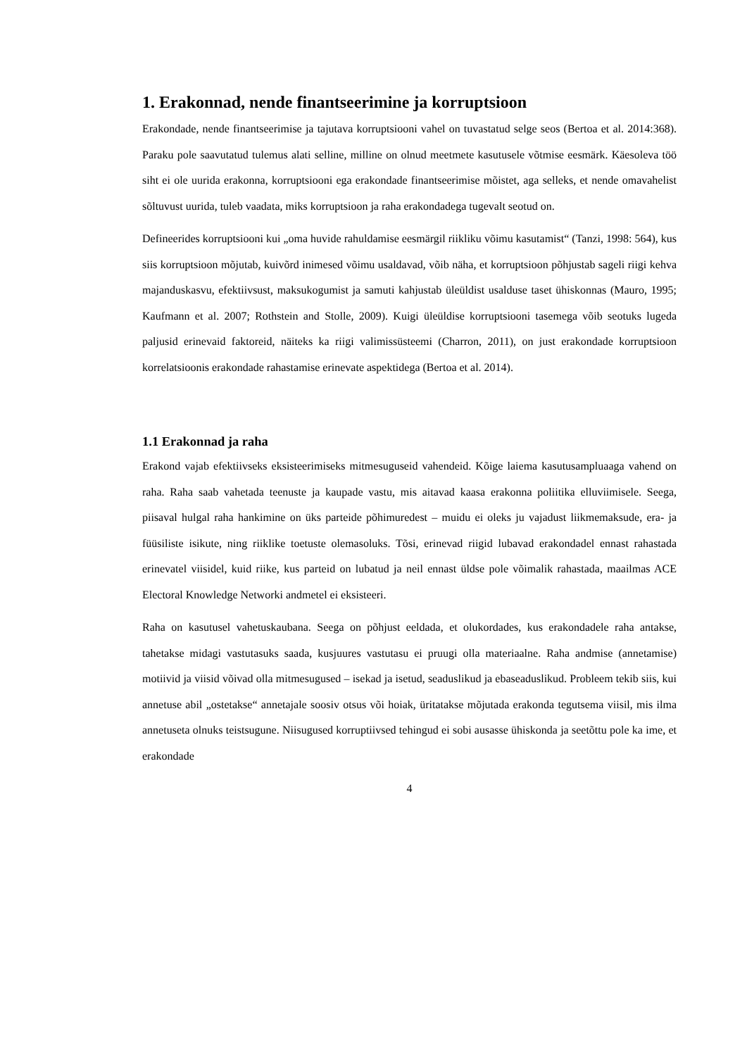1. Erakonnad, nende finantseerimine ja korruptsioon
Erakondade, nende finantseerimise ja tajutava korruptsiooni vahel on tuvastatud selge seos (Bertoa et al. 2014:368). Paraku pole saavutatud tulemus alati selline, milline on olnud meetmete kasutusele võtmise eesmärk. Käesoleva töö siht ei ole uurida erakonna, korruptsiooni ega erakondade finantseerimise mõistet, aga selleks, et nende omavahelist sõltuvust uurida, tuleb vaadata, miks korruptsioon ja raha erakondadega tugevalt seotud on.
Defineerides korruptsiooni kui „oma huvide rahuldamise eesmärgil riikliku võimu kasutamist“ (Tanzi, 1998: 564), kus siis korruptsioon mõjutab, kuivõrd inimesed võimu usaldavad, võib näha, et korruptsioon põhjustab sageli riigi kehva majanduskasvu, efektiivsust, maksukogumist ja samuti kahjustab üleüldist usalduse taset ühiskonnas (Mauro, 1995; Kaufmann et al. 2007; Rothstein and Stolle, 2009). Kuigi üleüldise korruptsiooni tasemega võib seotuks lugeda paljusid erinevaid faktoreid, näiteks ka riigi valimissüsteemi (Charron, 2011), on just erakondade korruptsioon korrelatsioonis erakondade rahastamise erinevate aspektidega (Bertoa et al. 2014).
1.1 Erakonnad ja raha
Erakond vajab efektiivseks eksisteerimiseks mitmesuguseid vahendeid. Kõige laiema kasutusampluaaga vahend on raha. Raha saab vahetada teenuste ja kaupade vastu, mis aitavad kaasa erakonna poliitika elluviimisele. Seega, piisaval hulgal raha hankimine on üks parteide põhimuredest – muidu ei oleks ju vajadust liikmemaksude, era- ja füüsiliste isikute, ning riiklike toetuste olemasoluks. Tõsi, erinevad riigid lubavad erakondadel ennast rahastada erinevatel viisidel, kuid riike, kus parteid on lubatud ja neil ennast üldse pole võimalik rahastada, maailmas ACE Electoral Knowledge Networki andmetel ei eksisteeri.
Raha on kasutusel vahetuskaubana. Seega on põhjust eeldada, et olukordades, kus erakondadele raha antakse, tahetakse midagi vastutasuks saada, kusjuures vastutasu ei pruugi olla materiaalne. Raha andmise (annetamise) motiivid ja viisid võivad olla mitmesugused – isekad ja isetud, seaduslikud ja ebaseaduslikud. Probleem tekib siis, kui annetuse abil „ostetakse“ annetajale soosiv otsus või hoiak, üritatakse mõjutada erakonda tegutsema viisil, mis ilma annetuseta olnuks teistsugune. Niisugused korruptiivsed tehingud ei sobi ausasse ühiskonda ja seetõttu pole ka ime, et erakondade
4